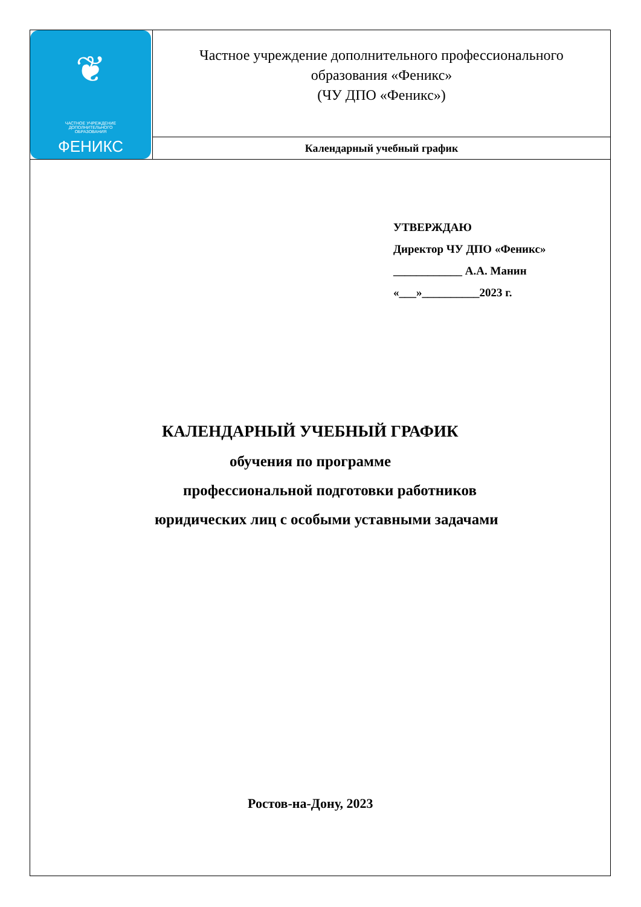| ❦ ЧАСТНОЕ УЧРЕЖДЕНИЕ ДОПОЛНИТЕЛЬНОГО ОБРАЗОВАНИЯ ФЕНИКС | Частное учреждение дополнительного профессионального образования «Феникс» (ЧУ ДПО «Феникс») |
| | Календарный учебный график |
УТВЕРЖДАЮ
Директор ЧУ ДПО «Феникс»
____________ А.А. Манин
«___»__________2023 г.
КАЛЕНДАРНЫЙ УЧЕБНЫЙ ГРАФИК
обучения по программе
профессиональной подготовки работников
юридических лиц с особыми уставными задачами
Ростов-на-Дону, 2023